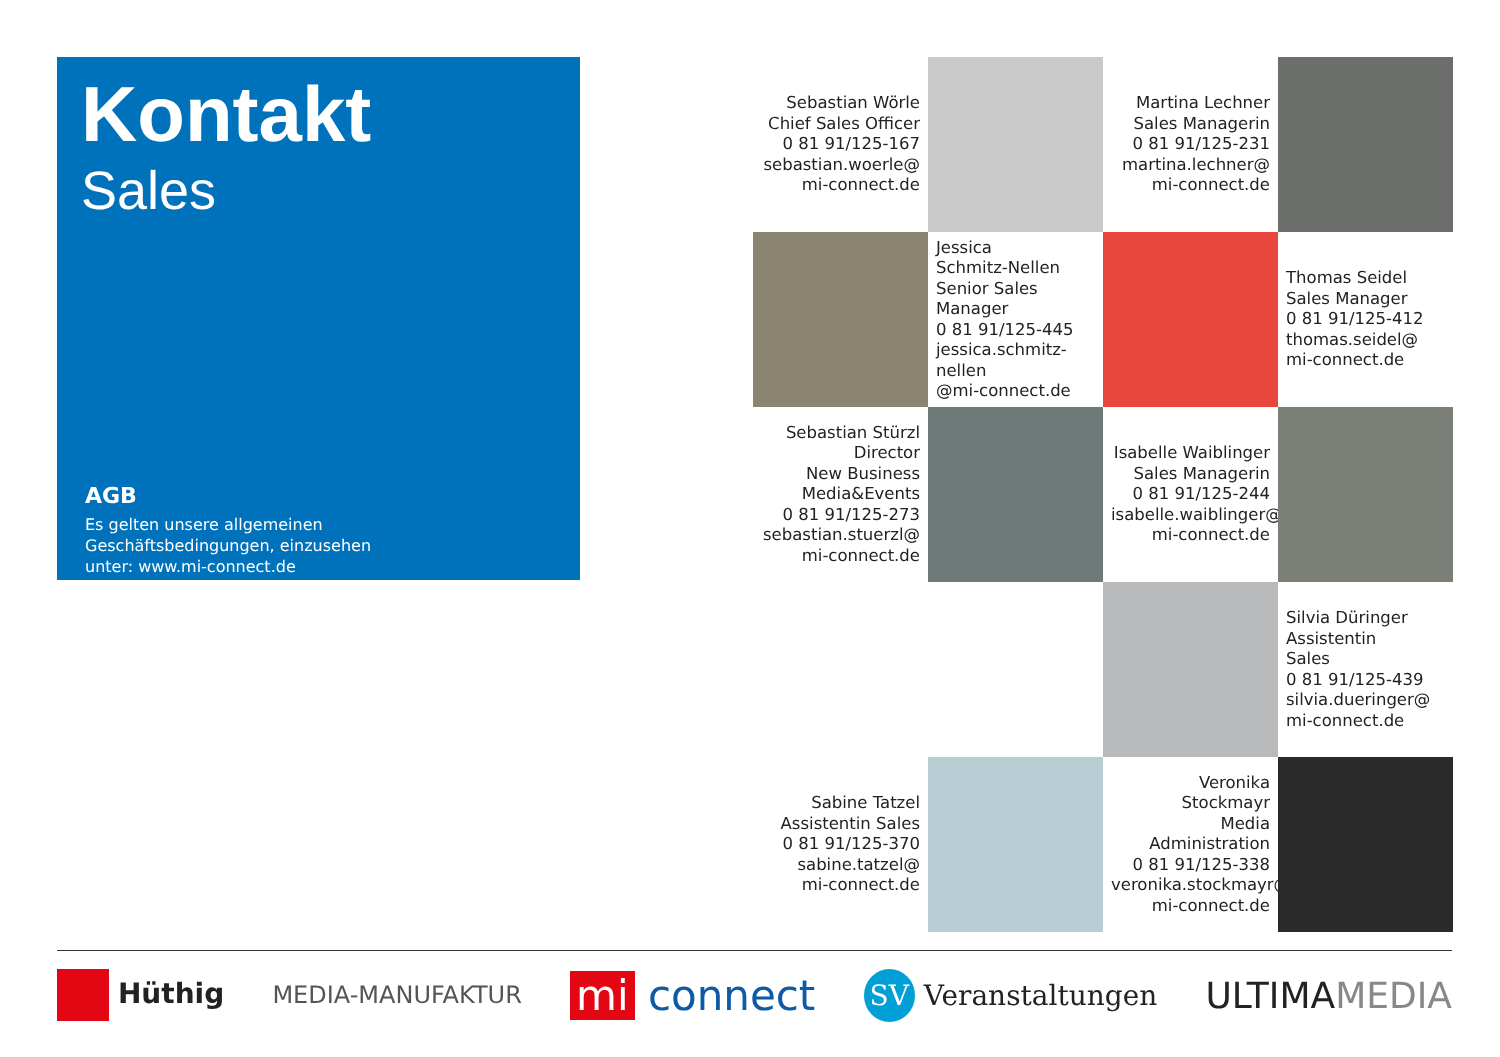Kontakt
Sales
AGB
Es gelten unsere allgemeinen
Geschäftsbedingungen, einzusehen
unter: www.mi-connect.de
Sebastian Wörle
Chief Sales Officer
0 81 91/125-167
sebastian.woerle@
mi-connect.de
Martina Lechner
Sales Managerin
0 81 91/125-231
martina.lechner@
mi-connect.de
Jessica
Schmitz-Nellen
Senior Sales Manager
0 81 91/125-445
jessica.schmitz-nellen
@mi-connect.de
Thomas Seidel
Sales Manager
0 81 91/125-412
thomas.seidel@
mi-connect.de
Sebastian Stürzl
Director
New Business
Media&Events
0 81 91/125-273
sebastian.stuerzl@
mi-connect.de
Isabelle Waiblinger
Sales Managerin
0 81 91/125-244
isabelle.waiblinger@
mi-connect.de
Silvia Düringer
Assistentin
Sales
0 81 91/125-439
silvia.dueringer@
mi-connect.de
Sabine Tatzel
Assistentin Sales
0 81 91/125-370
sabine.tatzel@
mi-connect.de
Veronika Stockmayr
Media
Administration
0 81 91/125-338
veronika.stockmayr@
mi-connect.de
Hüthig MEDIA-MANUFAKTUR mi connect SV Veranstaltungen ULTIMAMEDIA